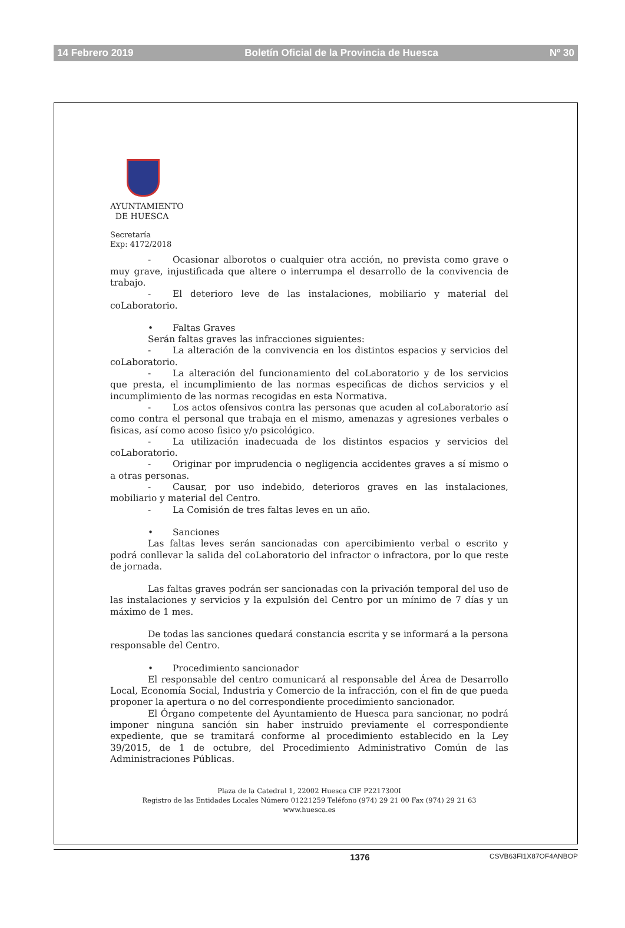14 Febrero 2019 Boletín Oficial de la Provincia de Huesca Nº 30
AYUNTAMIENTO
DE HUESCA
Secretaría
Exp: 4172/2018
- Ocasionar alborotos o cualquier otra acción, no prevista como grave o muy grave, injustificada que altere o interrumpa el desarrollo de la convivencia de trabajo.
- El deterioro leve de las instalaciones, mobiliario y material del coLaboratorio.
• Faltas Graves
Serán faltas graves las infracciones siguientes:
- La alteración de la convivencia en los distintos espacios y servicios del coLaboratorio.
- La alteración del funcionamiento del coLaboratorio y de los servicios que presta, el incumplimiento de las normas especificas de dichos servicios y el incumplimiento de las normas recogidas en esta Normativa.
- Los actos ofensivos contra las personas que acuden al coLaboratorio así como contra el personal que trabaja en el mismo, amenazas y agresiones verbales o fisicas, así como acoso fisico y/o psicológico.
- La utilización inadecuada de los distintos espacios y servicios del coLaboratorio.
- Originar por imprudencia o negligencia accidentes graves a sí mismo o a otras personas.
- Causar, por uso indebido, deterioros graves en las instalaciones, mobiliario y material del Centro.
- La Comisión de tres faltas leves en un año.
• Sanciones
Las faltas leves serán sancionadas con apercibimiento verbal o escrito y podrá conllevar la salida del coLaboratorio del infractor o infractora, por lo que reste de jornada.
Las faltas graves podrán ser sancionadas con la privación temporal del uso de las instalaciones y servicios y la expulsión del Centro por un mínimo de 7 días y un máximo de 1 mes.
De todas las sanciones quedará constancia escrita y se informará a la persona responsable del Centro.
• Procedimiento sancionador
El responsable del centro comunicará al responsable del Área de Desarrollo Local, Economía Social, Industria y Comercio de la infracción, con el fin de que pueda proponer la apertura o no del correspondiente procedimiento sancionador.
El Órgano competente del Ayuntamiento de Huesca para sancionar, no podrá imponer ninguna sanción sin haber instruido previamente el correspondiente expediente, que se tramitará conforme al procedimiento establecido en la Ley 39/2015, de 1 de octubre, del Procedimiento Administrativo Común de las Administraciones Públicas.
Plaza de la Catedral 1, 22002 Huesca CIF P2217300I
Registro de las Entidades Locales Número 01221259 Teléfono (974) 29 21 00 Fax (974) 29 21 63
www.huesca.es
1376 CSVB63FI1X87OF4ANBOP